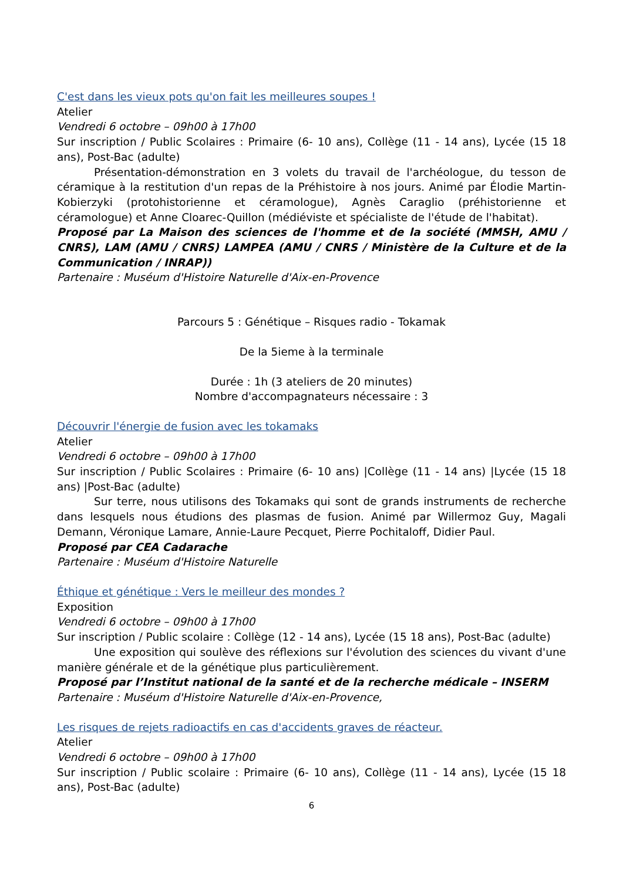C'est dans les vieux pots qu'on fait les meilleures soupes !
Atelier
Vendredi 6 octobre – 09h00 à 17h00
Sur inscription / Public Scolaires : Primaire (6- 10 ans), Collège (11 - 14 ans), Lycée (15 18 ans), Post-Bac (adulte)
Présentation-démonstration en 3 volets du travail de l'archéologue, du tesson de céramique à la restitution d'un repas de la Préhistoire à nos jours. Animé par Élodie Martin-Kobierzyki (protohistorienne et céramologue), Agnès Caraglio (préhistorienne et céramologue) et Anne Cloarec-Quillon (médiéviste et spécialiste de l'étude de l'habitat).
Proposé par La Maison des sciences de l'homme et de la société (MMSH, AMU / CNRS), LAM (AMU / CNRS) LAMPEA (AMU / CNRS / Ministère de la Culture et de la Communication / INRAP))
Partenaire : Muséum d'Histoire Naturelle d'Aix-en-Provence
Parcours 5 : Génétique – Risques radio - Tokamak
De la 5ieme à la terminale
Durée : 1h (3 ateliers de 20 minutes)
Nombre d'accompagnateurs nécessaire : 3
Découvrir l'énergie de fusion avec les tokamaks
Atelier
Vendredi 6 octobre – 09h00 à 17h00
Sur inscription / Public Scolaires : Primaire (6- 10 ans) |Collège (11 - 14 ans) |Lycée (15 18 ans) |Post-Bac (adulte)
Sur terre, nous utilisons des Tokamaks qui sont de grands instruments de recherche dans lesquels nous étudions des plasmas de fusion. Animé par Willermoz Guy, Magali Demann, Véronique Lamare, Annie-Laure Pecquet, Pierre Pochitaloff, Didier Paul.
Proposé par CEA Cadarache
Partenaire : Muséum d'Histoire Naturelle
Éthique et génétique : Vers le meilleur des mondes ?
Exposition
Vendredi 6 octobre – 09h00 à 17h00
Sur inscription / Public scolaire : Collège (12 - 14 ans), Lycée (15 18 ans), Post-Bac (adulte)
Une exposition qui soulève des réflexions sur l'évolution des sciences du vivant d'une manière générale et de la génétique plus particulièrement.
Proposé par l’Institut national de la santé et de la recherche médicale – INSERM
Partenaire : Muséum d'Histoire Naturelle d'Aix-en-Provence,
Les risques de rejets radioactifs en cas d'accidents graves de réacteur.
Atelier
Vendredi 6 octobre – 09h00 à 17h00
Sur inscription / Public scolaire : Primaire (6- 10 ans), Collège (11 - 14 ans), Lycée (15 18 ans), Post-Bac (adulte)
6